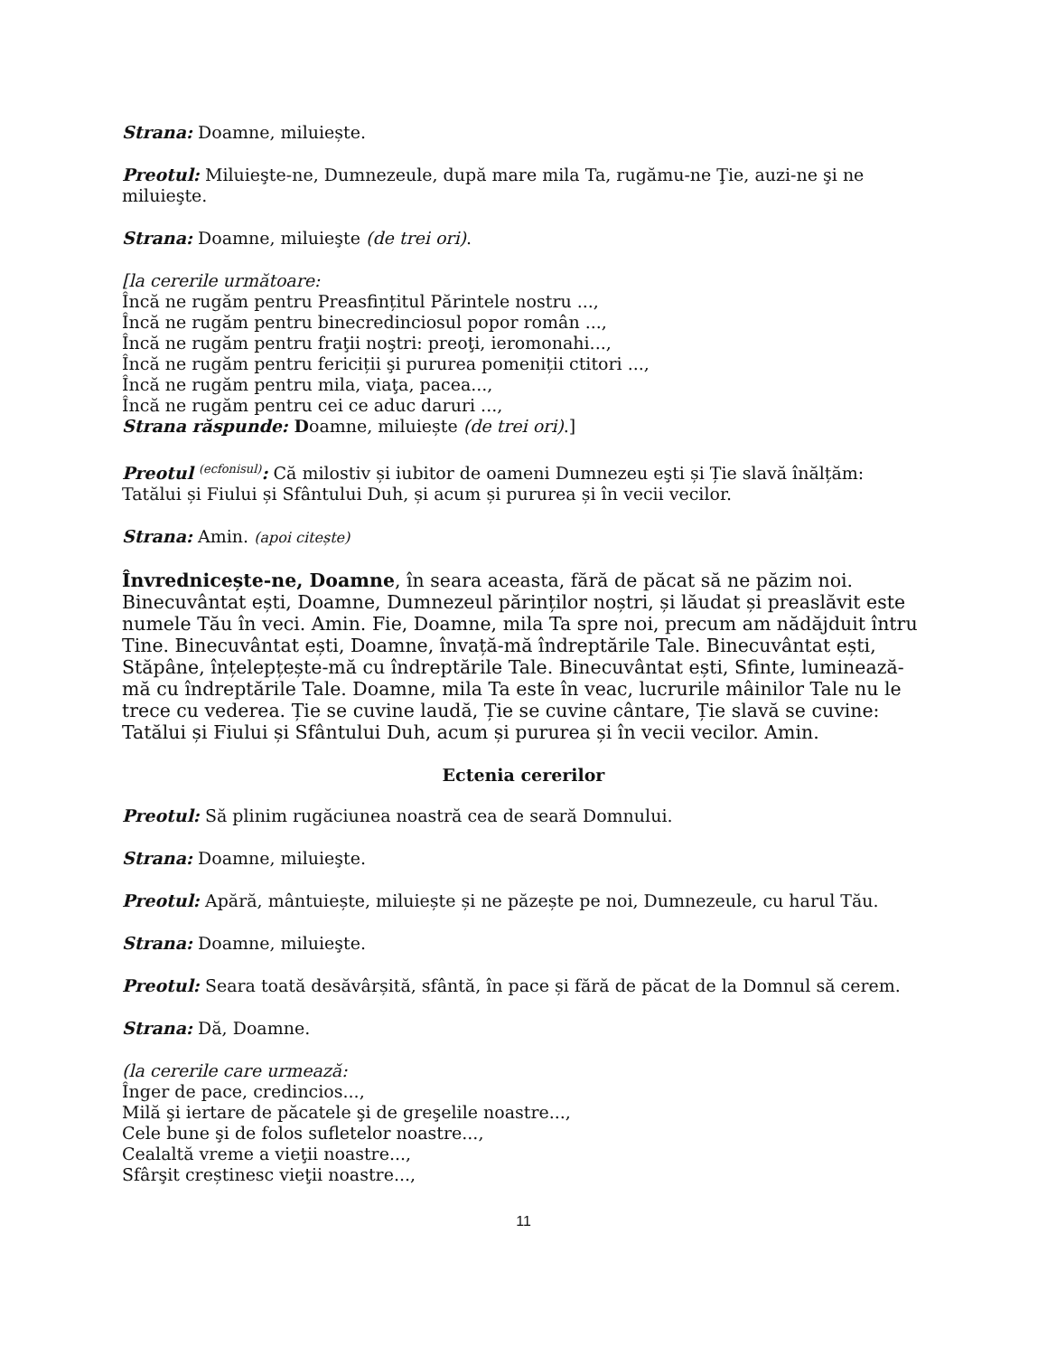Strana: Doamne, miluiește.
Preotul: Miluieşte-ne, Dumnezeule, după mare mila Ta, rugămu-ne Ţie, auzi-ne şi ne miluieşte.
Strana: Doamne, miluieşte (de trei ori).
[la cererile următoare:
Încă ne rugăm pentru Preasfințitul Părintele nostru ...,
Încă ne rugăm pentru binecredinciosul popor român ...,
Încă ne rugăm pentru fraţii noştri: preoţi, ieromonahi...,
Încă ne rugăm pentru fericiții şi pururea pomeniții ctitori ...,
Încă ne rugăm pentru mila, viaţa, pacea...,
Încă ne rugăm pentru cei ce aduc daruri ...,
Strana răspunde: Doamne, miluiește (de trei ori).]
Preotul <sup>(ecfonisul)</sup>: Că milostiv și iubitor de oameni Dumnezeu eşti și Ție slavă înălțăm: Tatălui și Fiului și Sfântului Duh, și acum și pururea și în vecii vecilor.
Strana: Amin. (apoi citește)
Învrednicește-ne, Doamne, în seara aceasta, fără de păcat să ne păzim noi. Binecuvântat ești, Doamne, Dumnezeul părinților noștri, și lăudat și preaslăvit este numele Tău în veci. Amin. Fie, Doamne, mila Ta spre noi, precum am nădăjduit întru Tine. Binecuvântat ești, Doamne, învață-mă îndreptările Tale. Binecuvântat ești, Stăpâne, înțelepțește-mă cu îndreptările Tale. Binecuvântat ești, Sfinte, luminează-mă cu îndreptările Tale. Doamne, mila Ta este în veac, lucrurile mâinilor Tale nu le trece cu vederea. Ție se cuvine laudă, Ție se cuvine cântare, Ție slavă se cuvine: Tatălui și Fiului și Sfântului Duh, acum și pururea și în vecii vecilor. Amin.
Ectenia cererilor
Preotul: Să plinim rugăciunea noastră cea de seară Domnului.
Strana: Doamne, miluieşte.
Preotul: Apără, mântuiește, miluiește și ne păzește pe noi, Dumnezeule, cu harul Tău.
Strana: Doamne, miluieşte.
Preotul: Seara toată desăvârșită, sfântă, în pace și fără de păcat de la Domnul să cerem.
Strana: Dă, Doamne.
(la cererile care urmează:
Înger de pace, credincios...,
Milă şi iertare de păcatele şi de greşelile noastre...,
Cele bune şi de folos sufletelor noastre...,
Cealaltă vreme a vieţii noastre...,
Sfârşit creștinesc vieţii noastre...,
11